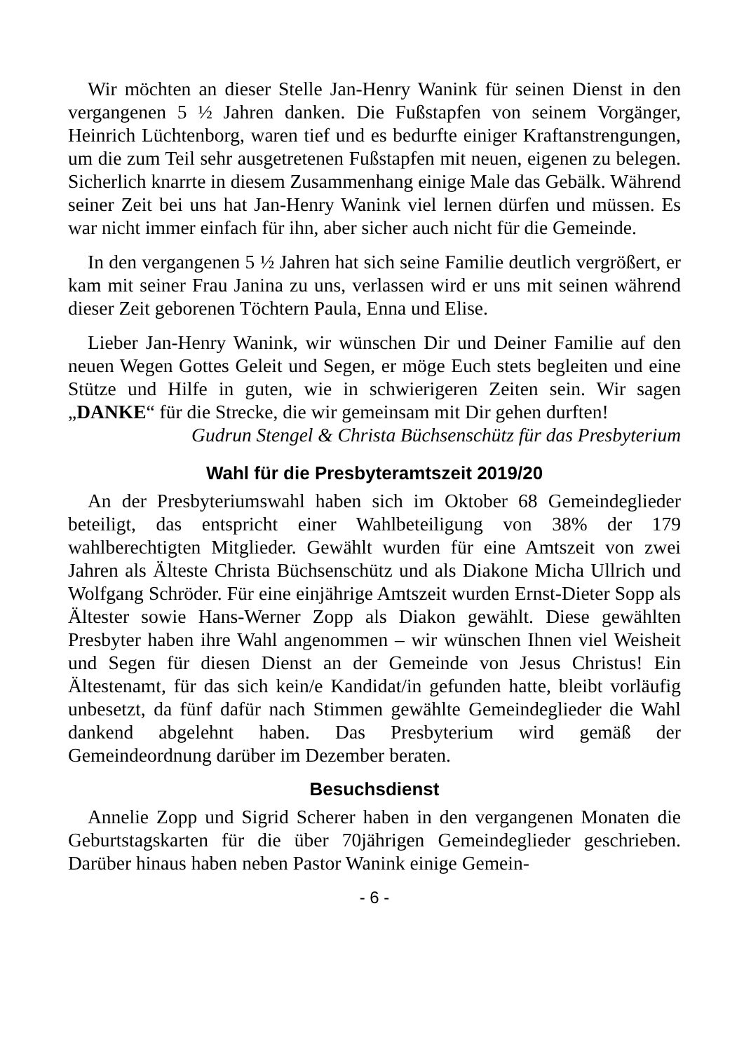Wir möchten an dieser Stelle Jan-Henry Wanink für seinen Dienst in den vergangenen 5 ½ Jahren danken. Die Fußstapfen von seinem Vorgänger, Heinrich Lüchtenborg, waren tief und es bedurfte einiger Kraftanstrengungen, um die zum Teil sehr ausgetretenen Fußstapfen mit neuen, eigenen zu belegen. Sicherlich knarrte in diesem Zusammenhang einige Male das Gebälk. Während seiner Zeit bei uns hat Jan-Henry Wanink viel lernen dürfen und müssen. Es war nicht immer einfach für ihn, aber sicher auch nicht für die Gemeinde.
In den vergangenen 5 ½ Jahren hat sich seine Familie deutlich vergrößert, er kam mit seiner Frau Janina zu uns, verlassen wird er uns mit seinen während dieser Zeit geborenen Töchtern Paula, Enna und Elise.
Lieber Jan-Henry Wanink, wir wünschen Dir und Deiner Familie auf den neuen Wegen Gottes Geleit und Segen, er möge Euch stets begleiten und eine Stütze und Hilfe in guten, wie in schwierigeren Zeiten sein. Wir sagen „DANKE“ für die Strecke, die wir gemeinsam mit Dir gehen durften!
Gudrun Stengel & Christa Büchsenschütz für das Presbyterium
Wahl für die Presbyteramtszeit 2019/20
An der Presbyteriumswahl haben sich im Oktober 68 Gemeindeglieder beteiligt, das entspricht einer Wahlbeteiligung von 38% der 179 wahlberechtigten Mitglieder. Gewählt wurden für eine Amtszeit von zwei Jahren als Älteste Christa Büchsenschütz und als Diakone Micha Ullrich und Wolfgang Schröder. Für eine einjährige Amtszeit wurden Ernst-Dieter Sopp als Ältester sowie Hans-Werner Zopp als Diakon gewählt. Diese gewählten Presbyter haben ihre Wahl angenommen – wir wünschen Ihnen viel Weisheit und Segen für diesen Dienst an der Gemeinde von Jesus Christus! Ein Ältestenamt, für das sich kein/e Kandidat/in gefunden hatte, bleibt vorläufig unbesetzt, da fünf dafür nach Stimmen gewählte Gemeindeglieder die Wahl dankend abgelehnt haben. Das Presbyterium wird gemäß der Gemeindeordnung darüber im Dezember beraten.
Besuchsdienst
Annelie Zopp und Sigrid Scherer haben in den vergangenen Monaten die Geburtstagskarten für die über 70jährigen Gemeindeglieder geschrieben. Darüber hinaus haben neben Pastor Wanink einige Gemein-
- 6 -